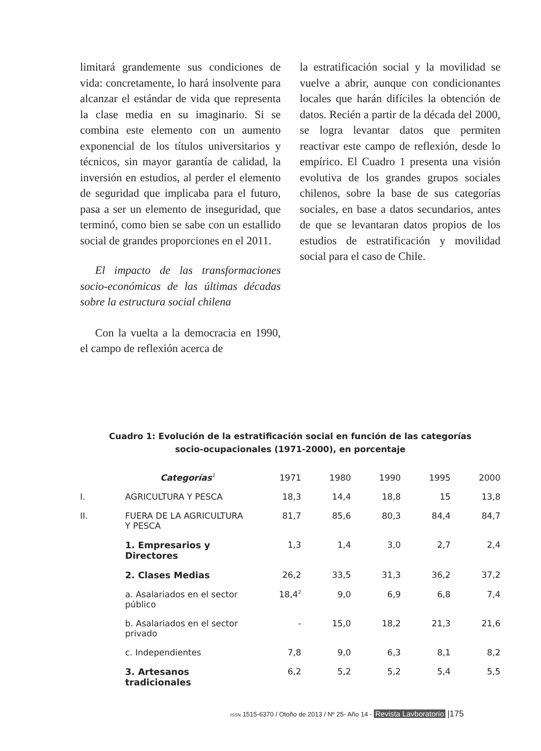limitará grandemente sus condiciones de vida: concretamente, lo hará insolvente para alcanzar el estándar de vida que representa la clase media en su imaginario. Si se combina este elemento con un aumento exponencial de los títulos universitarios y técnicos, sin mayor garantía de calidad, la inversión en estudios, al perder el elemento de seguridad que implicaba para el futuro, pasa a ser un elemento de inseguridad, que terminó, como bien se sabe con un estallido social de grandes proporciones en el 2011.
El impacto de las transformaciones socio-económicas de las últimas décadas sobre la estructura social chilena
Con la vuelta a la democracia en 1990, el campo de reflexión acerca de
la estratificación social y la movilidad se vuelve a abrir, aunque con condicionantes locales que harán difíciles la obtención de datos. Recién a partir de la década del 2000, se logra levantar datos que permiten reactivar este campo de reflexión, desde lo empírico. El Cuadro 1 presenta una visión evolutiva de los grandes grupos sociales chilenos, sobre la base de sus categorías sociales, en base a datos secundarios, antes de que se levantaran datos propios de los estudios de estratificación y movilidad social para el caso de Chile.
Cuadro 1: Evolución de la estratificación social en función de las categorías
socio-ocupacionales (1971-2000), en porcentaje
| | Categorías<sup>1</sup> | 1971 | 1980 | 1990 | 1995 | 2000 |
| --- | --- | --- | --- | --- | --- | --- |
| I. | AGRICULTURA Y PESCA | 18,3 | 14,4 | 18,8 | 15 | 13,8 |
| II. | FUERA DE LA AGRICULTURA Y PESCA | 81,7 | 85,6 | 80,3 | 84,4 | 84,7 |
| | 1. Empresarios y Directores | 1,3 | 1,4 | 3,0 | 2,7 | 2,4 |
| | 2. Clases Medias | 26,2 | 33,5 | 31,3 | 36,2 | 37,2 |
| | a. Asalariados en el sector público | 18,4<sup>2</sup> | 9,0 | 6,9 | 6,8 | 7,4 |
| | b. Asalariados en el sector privado | - | 15,0 | 18,2 | 21,3 | 21,6 |
| | c. Independientes | 7,8 | 9,0 | 6,3 | 8,1 | 8,2 |
| | 3. Artesanos tradicionales | 6,2 | 5,2 | 5,2 | 5,4 | 5,5 |
ISSN 1515-6370 / Otoño de 2013 / Nº 25- Año 14 - Revista Lavboratorio |175